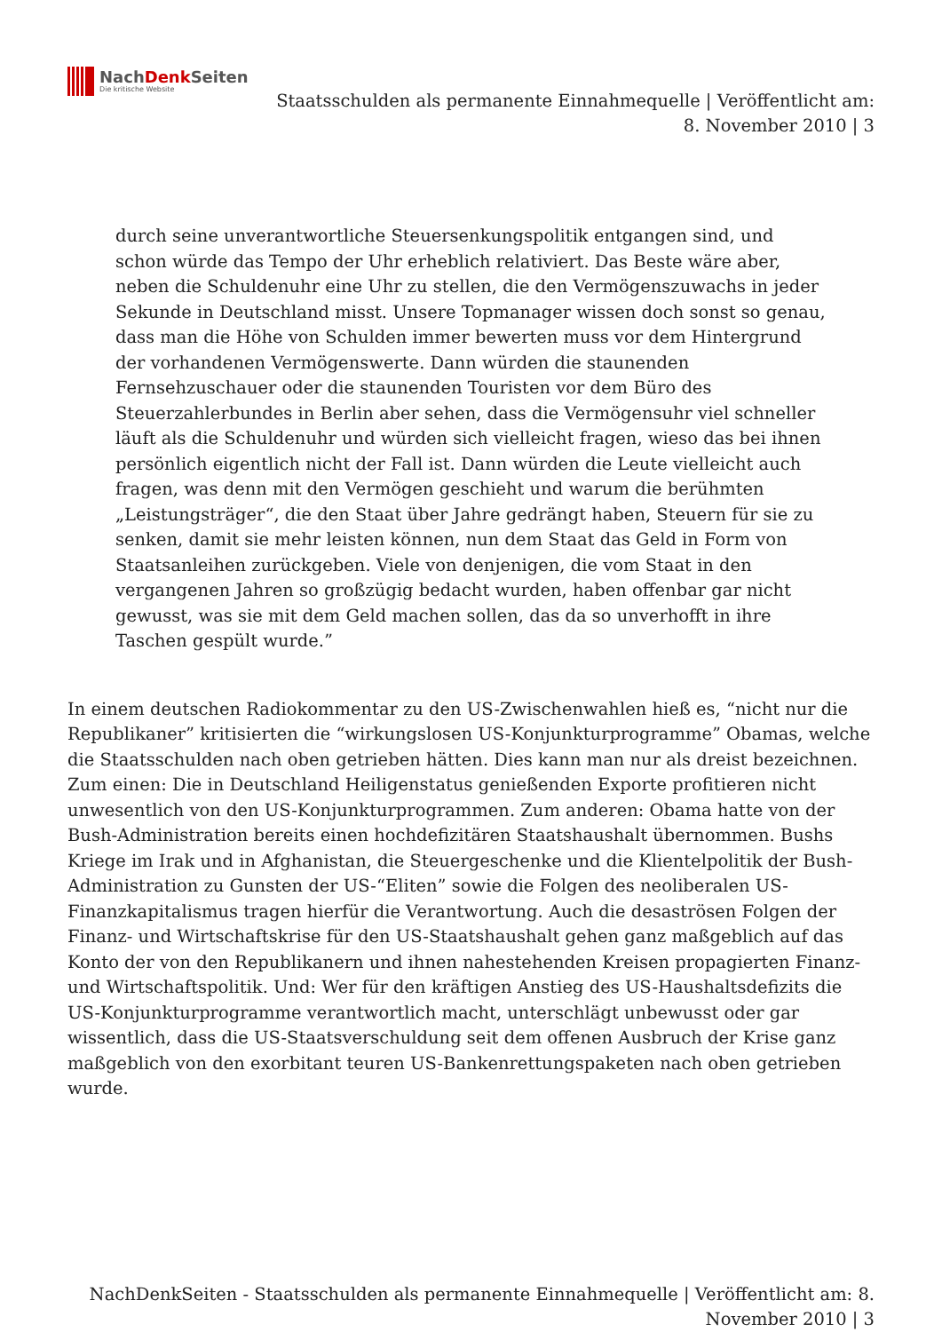NachDenk Seiten
Die kritische Website
Staatsschulden als permanente Einnahmequelle | Veröffentlicht am:
8. November 2010 | 3
durch seine unverantwortliche Steuersenkungspolitik entgangen sind, und schon würde das Tempo der Uhr erheblich relativiert. Das Beste wäre aber, neben die Schuldenuhr eine Uhr zu stellen, die den Vermögenszuwachs in jeder Sekunde in Deutschland misst. Unsere Topmanager wissen doch sonst so genau, dass man die Höhe von Schulden immer bewerten muss vor dem Hintergrund der vorhandenen Vermögenswerte. Dann würden die staunenden Fernsehzuschauer oder die staunenden Touristen vor dem Büro des Steuerzahlerbundes in Berlin aber sehen, dass die Vermögensuhr viel schneller läuft als die Schuldenuhr und würden sich vielleicht fragen, wieso das bei ihnen persönlich eigentlich nicht der Fall ist. Dann würden die Leute vielleicht auch fragen, was denn mit den Vermögen geschieht und warum die berühmten „Leistungsträger“, die den Staat über Jahre gedrängt haben, Steuern für sie zu senken, damit sie mehr leisten können, nun dem Staat das Geld in Form von Staatsanleihen zurückgeben. Viele von denjenigen, die vom Staat in den vergangenen Jahren so großzügig bedacht wurden, haben offenbar gar nicht gewusst, was sie mit dem Geld machen sollen, das da so unverhofft in ihre Taschen gespült wurde.”
In einem deutschen Radiokommentar zu den US-Zwischenwahlen hieß es, “nicht nur die Republikaner” kritisierten die “wirkungslosen US-Konjunkturprogramme” Obamas, welche die Staatsschulden nach oben getrieben hätten. Dies kann man nur als dreist bezeichnen. Zum einen: Die in Deutschland Heiligenstatus genießenden Exporte profitieren nicht unwesentlich von den US-Konjunkturprogrammen. Zum anderen: Obama hatte von der Bush-Administration bereits einen hochdefizitären Staatshaushalt übernommen. Bushs Kriege im Irak und in Afghanistan, die Steuergeschenke und die Klientelpolitik der Bush-Administration zu Gunsten der US-“Eliten” sowie die Folgen des neoliberalen US-Finanzkapitalismus tragen hierfür die Verantwortung. Auch die desaströsen Folgen der Finanz- und Wirtschaftskrise für den US-Staatshaushalt gehen ganz maßgeblich auf das Konto der von den Republikanern und ihnen nahestehenden Kreisen propagierten Finanz- und Wirtschaftspolitik. Und: Wer für den kräftigen Anstieg des US-Haushaltsdefizits die US-Konjunkturprogramme verantwortlich macht, unterschlägt unbewusst oder gar wissentlich, dass die US-Staatsverschuldung seit dem offenen Ausbruch der Krise ganz maßgeblich von den exorbitant teuren US-Bankenrettungspaketen nach oben getrieben wurde.
NachDenkSeiten - Staatsschulden als permanente Einnahmequelle | Veröffentlicht am: 8.
November 2010 | 3